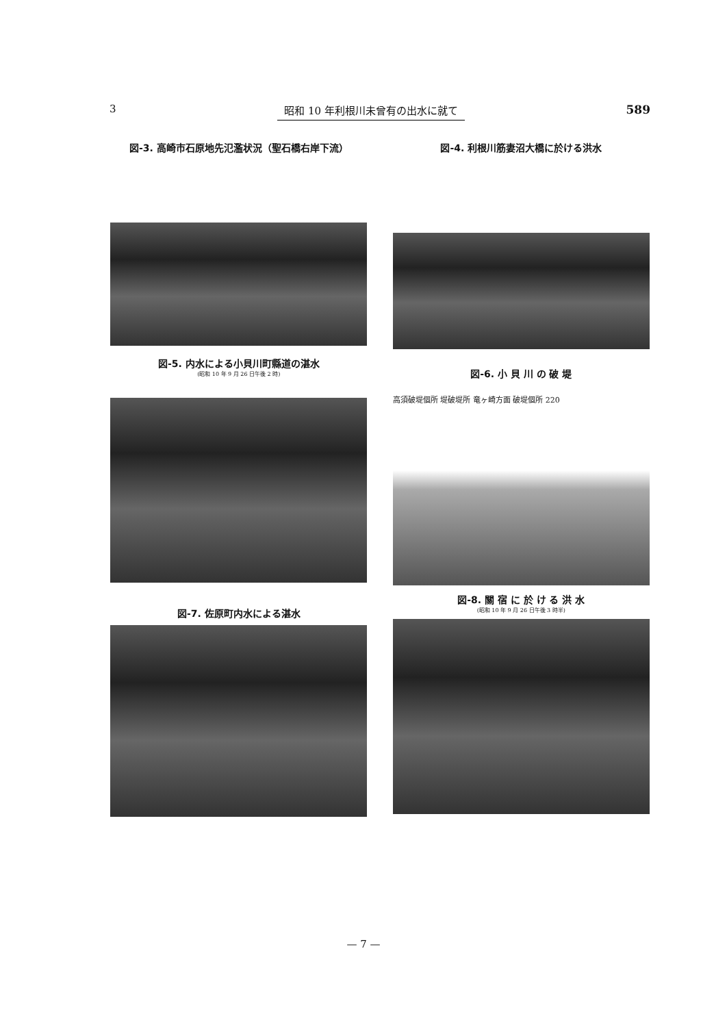3 昭和 10 年利根川未曾有の出水に就て 589
図-3. 高崎市石原地先氾濫状況（聖石橋右岸下流）
図-4. 利根川筋妻沼大橋に於ける洪水
図-5. 内水による小貝川町縣道の湛水
(昭和 10 年 9 月 26 日午後 2 時)
図-6. 小 貝 川 の 破 堤
高須破堤個所 堤破堤所 竜ヶ崎方面 破堤個所 220
図-7. 佐原町内水による湛水
図-8. 關 宿 に 於 け る 洪 水
(昭和 10 年 9 月 26 日午後 3 時半)
— 7 —